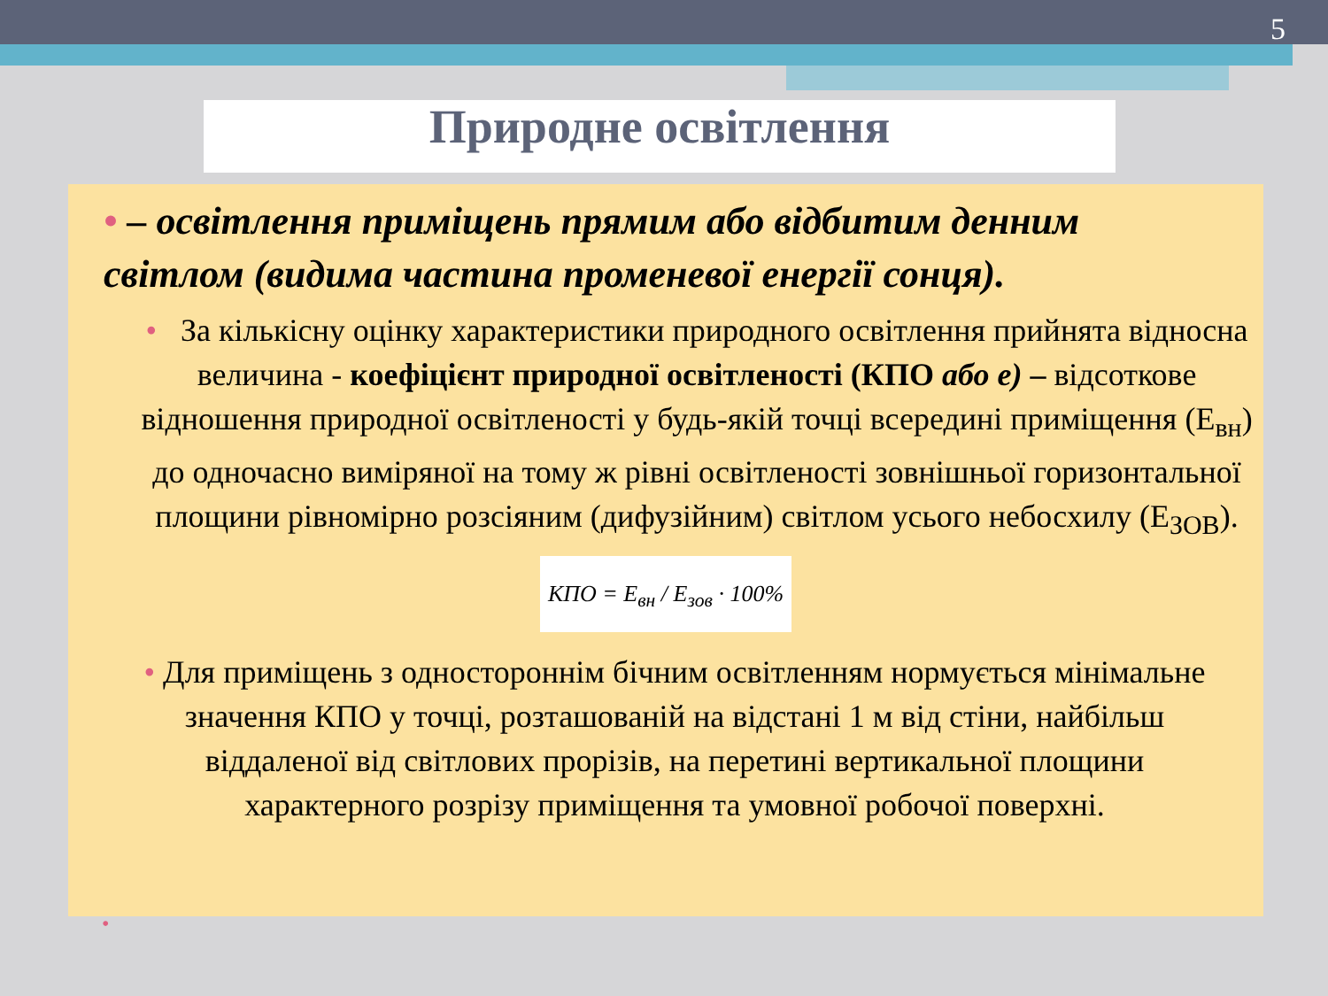5
Природне освітлення
• – освітлення приміщень прямим або відбитим денним світлом (видима частина променевої енергії сонця).
• За кількісну оцінку характеристики природного освітлення прийнята відносна величина - коефіцієнт природної освітленості (КПО або е) – відсоткове відношення природної освітленості у будь-якій точці всередині приміщення (Е<sub>вн</sub>) до одночасно виміряної на тому ж рівні освітленості зовнішньої горизонтальної площини рівномірно розсіяним (дифузійним) світлом усього небосхилу (Е<sub>ЗОВ</sub>).
КПО = E<sub>вн</sub> / E<sub>зов</sub> · 100%
• Для приміщень з одностороннім бічним освітленням нормується мінімальне значення КПО у точці, розташованій на відстані 1 м від стіни, найбільш віддаленої від світлових прорізів, на перетині вертикальної площини характерного розрізу приміщення та умовної робочої поверхні.
•